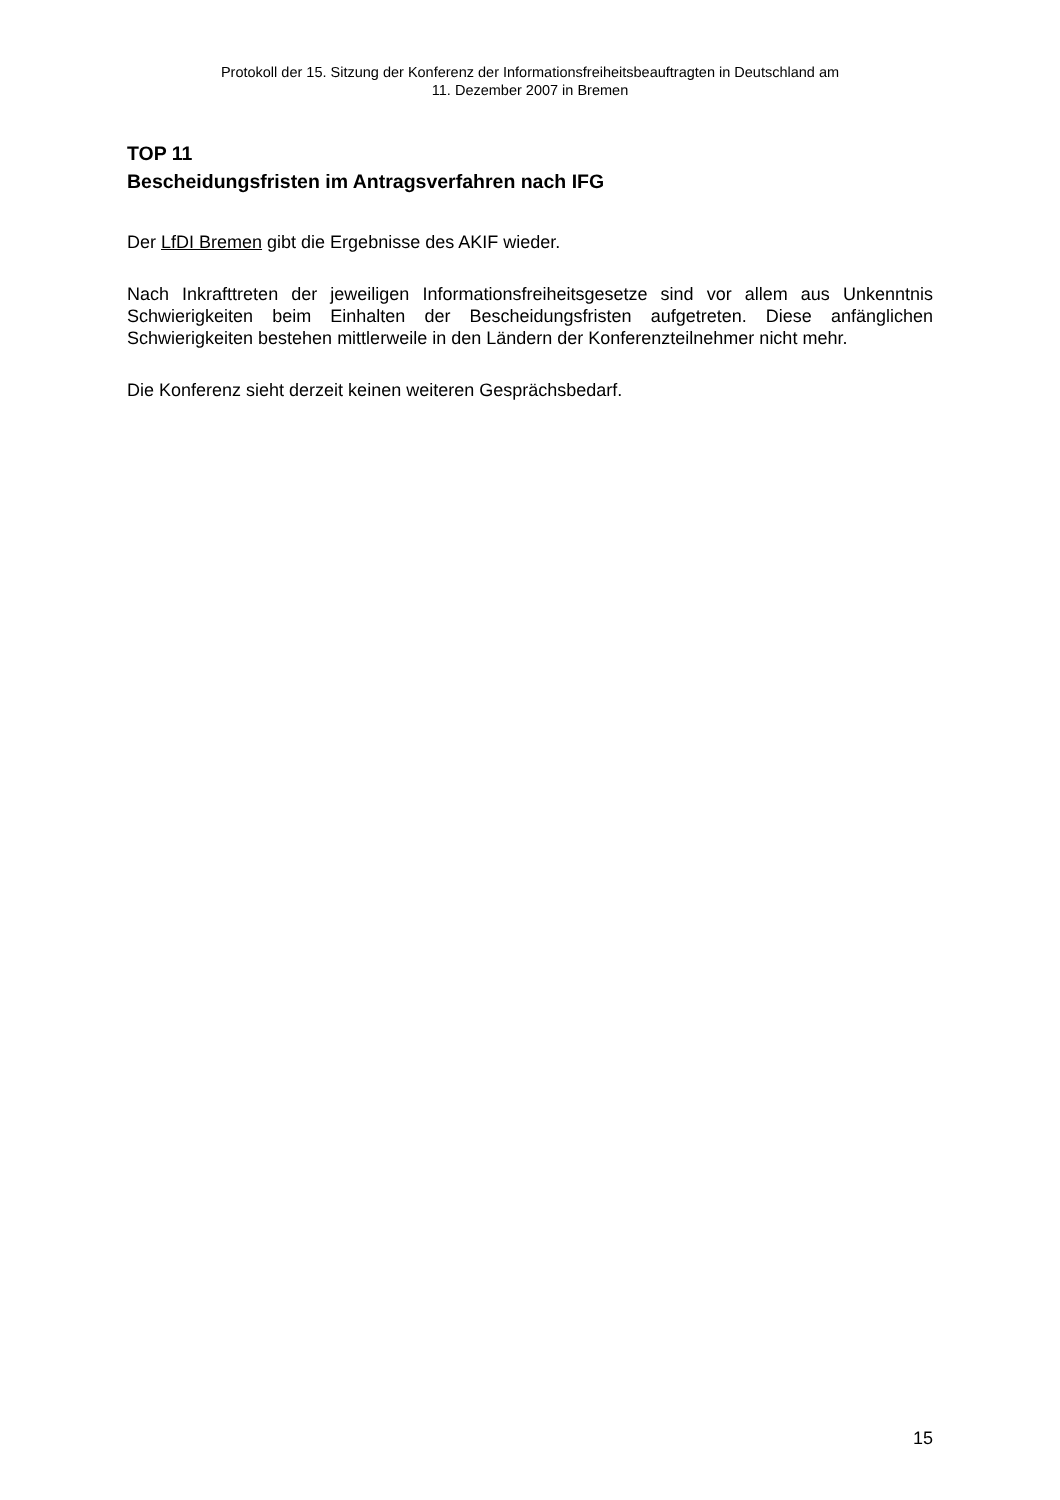Protokoll der 15. Sitzung der Konferenz der Informationsfreiheitsbeauftragten in Deutschland am
11. Dezember 2007 in Bremen
TOP 11
Bescheidungsfristen im Antragsverfahren nach IFG
Der LfDI Bremen gibt die Ergebnisse des AKIF wieder.
Nach Inkrafttreten der jeweiligen Informationsfreiheitsgesetze sind vor allem aus Unkenntnis Schwierigkeiten beim Einhalten der Bescheidungsfristen aufgetreten. Diese anfänglichen Schwierigkeiten bestehen mittlerweile in den Ländern der Konferenzteilnehmer nicht mehr.
Die Konferenz sieht derzeit keinen weiteren Gesprächsbedarf.
15